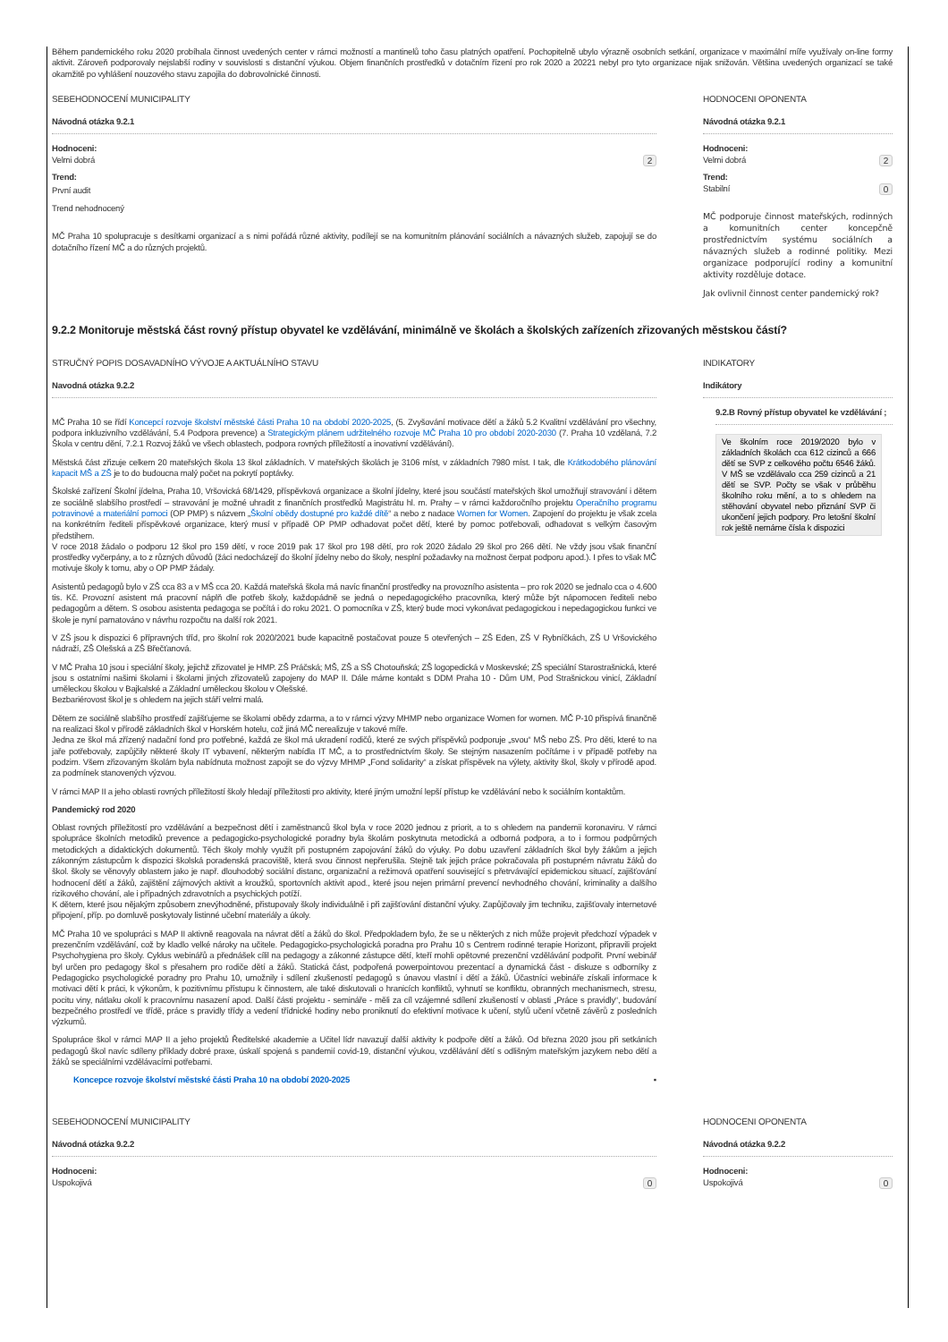Během pandemického roku 2020 probíhala činnost uvedených center v rámci možností a mantinelů toho času platných opatření. Pochopitelně ubylo výrazně osobních setkání, organizace v maximální míře využívaly on-line formy aktivit. Zároveň podporovaly nejslabší rodiny v souvislosti s distanční výukou. Objem finančních prostředků v dotačním řízení pro rok 2020 a 20221 nebyl pro tyto organizace nijak snižován. Většina uvedených organizací se také okamžitě po vyhlášení nouzového stavu zapojila do dobrovolnické činnosti.
SEBEHODNOCENÍ MUNICIPALITY
Návodná otázka 9.2.1
Hodnoceni:
Velmi dobrá 2
Trend:
První audit
Trend nehodnocený
MČ Praha 10 spolupracuje s desítkami organizací a s nimi pořádá různé aktivity, podílejí se na komunitním plánování sociálních a návazných služeb, zapojují se do dotačního řízení MČ a do různých projektů.
HODNOCENI OPONENTA
Návodná otázka 9.2.1
Hodnoceni:
Velmi dobrá 2
Trend:
Stabilní 0
MČ podporuje činnost mateřských, rodinných a komunitních center koncepčně prostřednictvím systému sociálních a návazných služeb a rodinné politiky. Mezi organizace podporující rodiny a komunitní aktivity rozděluje dotace.
Jak ovlivnil činnost center pandemický rok?
9.2.2 Monitoruje městská část rovný přístup obyvatel ke vzdělávání, minimálně ve školách a školských zařízeních zřizovaných městskou částí?
STRUČNÝ POPIS DOSAVADNÍHO VÝVOJE A AKTUÁLNÍHO STAVU
Navodná otázka 9.2.2
MČ Praha 10 se řídí Koncepcí rozvoje školství městské části Praha 10 na období 2020-2025, (5. Zvyšování motivace dětí a žáků 5.2 Kvalitní vzdělávání pro všechny, podpora inkluzivního vzdělávání, 5.4 Podpora prevence) a Strategickým plánem udržitelného rozvoje MČ Praha 10 pro období 2020-2030 (7. Praha 10 vzdělaná, 7.2 Škola v centru dění, 7.2.1 Rozvoj žáků ve všech oblastech, podpora rovných příležitostí a inovativní vzdělávání).
Městská část zřizuje celkem 20 mateřských škola 13 škol základních. V mateřských školách je 3106 míst, v základních 7980 míst. I tak, dle Krátkodobého plánování kapacit MŠ a ZŠ je to do budoucna malý počet na pokrytí poptávky.
Školské zařízení Školní jídelna, Praha 10, Vršovická 68/1429, příspěvková organizace a školní jídelny, které jsou součástí mateřských škol umožňují stravování i dětem ze sociálně slabšího prostředí – stravování je možné uhradit z finančních prostředků Magistrátu hl. m. Prahy – v rámci každoročního projektu Operačního programu potravinové a materiální pomoci (OP PMP) s názvem „Školní obědy dostupné pro každé dítě“ a nebo z nadace Women for Women. Zapojení do projektu je však zcela na konkrétním řediteli příspěvkové organizace, který musí v případě OP PMP odhadovat počet dětí, které by pomoc potřebovali, odhadovat s velkým časovým předstihem.
V roce 2018 žádalo o podporu 12 škol pro 159 dětí, v roce 2019 pak 17 škol pro 198 dětí, pro rok 2020 žádalo 29 škol pro 266 dětí. Ne vždy jsou však finanční prostředky vyčerpány, a to z různých důvodů (žáci nedocházejí do školní jídelny nebo do školy, nesplní požadavky na možnost čerpat podporu apod.). I přes to však MČ motivuje školy k tomu, aby o OP PMP žádaly.
Asistentů pedagogů bylo v ZŠ cca 83 a v MŠ cca 20. Každá mateřská škola má navíc finanční prostředky na provozního asistenta – pro rok 2020 se jednalo cca o 4.600 tis. Kč. Provozní asistent má pracovní náplň dle potřeb školy, každopádně se jedná o nepedagogického pracovníka, který může být nápomocen řediteli nebo pedagogům a dětem. S osobou asistenta pedagoga se počítá i do roku 2021. O pomocníka v ZŠ, který bude moci vykonávat pedagogickou i nepedagogickou funkci ve škole je nyní pamatováno v návrhu rozpočtu na další rok 2021.
V ZŠ jsou k dispozici 6 přípravných tříd, pro školní rok 2020/2021 bude kapacitně postačovat pouze 5 otevřených – ZŠ Eden, ZŠ V Rybníčkách, ZŠ U Vršovického nádraží, ZŠ Olešská a ZŠ Břečťanová.
V MČ Praha 10 jsou i speciální školy, jejichž zřizovatel je HMP. ZŠ Práčská; MŠ, ZŠ a SŠ Chotouňská; ZŠ logopedická v Moskevské; ZŠ speciální Starostrašnická, které jsou s ostatními našimi školami i školami jiných zřizovatelů zapojeny do MAP II. Dále máme kontakt s DDM Praha 10 - Dům UM, Pod Strašnickou vinicí, Základní uměleckou školou v Bajkalské a Základní uměleckou školou v Olešské.
Bezbariérovost škol je s ohledem na jejich stáří velmi malá.
Dětem ze sociálně slabšího prostředí zajišťujeme se školami obědy zdarma, a to v rámci výzvy MHMP nebo organizace Women for women. MČ P-10 přispívá finančně na realizaci škol v přírodě základních škol v Horském hotelu, což jiná MČ nerealizuje v takové míře.
Jedna ze škol má zřízený nadační fond pro potřebné, každá ze škol má ukradení rodičů, které ze svých příspěvků podporuje „svou“ MŠ nebo ZŠ. Pro děti, které to na jaře potřebovaly, zapůjčily některé školy IT vybavení, některým nabídla IT MČ, a to prostřednictvím školy. Se stejným nasazením počítáme i v případě potřeby na podzim. Všem zřizovaným školám byla nabídnuta možnost zapojit se do výzvy MHMP „Fond solidarity“ a získat příspěvek na výlety, aktivity škol, školy v přírodě apod. za podmínek stanovených výzvou.
V rámci MAP II a jeho oblasti rovných příležitostí školy hledají příležitosti pro aktivity, které jiným umožní lepší přístup ke vzdělávání nebo k sociálním kontaktům.
Pandemický rod 2020
Oblast rovných příležitostí pro vzdělávání a bezpečnost dětí i zaměstnanců škol byla v roce 2020 jednou z priorit, a to s ohledem na pandemii koronaviru. V rámci spolupráce školních metodiků prevence a pedagogicko-psychologické poradny byla školám poskytnuta metodická a odborná podpora, a to i formou podpůrných metodických a didaktických dokumentů. Těch školy mohly využít při postupném zapojování žáků do výuky. Po dobu uzavření základních škol byly žákům a jejich zákonným zástupcům k dispozici školská poradenská pracoviště, která svou činnost nepřerušila. Stejně tak jejich práce pokračovala při postupném návratu žáků do škol. školy se věnovyly oblastem jako je např. dlouhodobý sociální distanc, organizační a režimová opatření související s přetrvávající epidemickou situací, zajišťování hodnocení dětí a žáků, zajištění zájmových aktivit a kroužků, sportovních aktivit apod., které jsou nejen primární prevencí nevhodného chování, kriminality a dalšího rizikového chování, ale i případných zdravotních a psychických potíží.
K dětem, které jsou nějakým způsobem znevýhodněné, přistupovaly školy individuálně i při zajišťování distanční výuky. Zapůjčovaly jim techniku, zajišťovaly internetové připojení, příp. po domluvě poskytovaly listinné učební materiály a úkoly.
MČ Praha 10 ve spolupráci s MAP II aktivně reagovala na návrat dětí a žáků do škol. Předpokladem bylo, že se u některých z nich může projevit předchozí výpadek v prezenčním vzdělávání, což by kladlo velké nároky na učitele. Pedagogicko-psychologická poradna pro Prahu 10 s Centrem rodinné terapie Horizont, připravili projekt Psychohygiena pro školy. Cyklus webinářů a přednášek cílil na pedagogy a zákonné zástupce dětí, kteří mohli opětovné prezenční vzdělávání podpořit. První webinář byl určen pro pedagogy škol s přesahem pro rodiče dětí a žáků. Statická část, podpořená powerpointovou prezentací a dynamická část - diskuze s odborníky z Pedagogicko psychologické poradny pro Prahu 10, umožnily i sdílení zkušeností pedagogů s únavou vlastní i dětí a žáků. Účastníci webináře získali informace k motivaci dětí k práci, k výkonům, k pozitivnímu přístupu k činnostem, ale také diskutovali o hranicích konfliktů, vyhnutí se konfliktu, obranných mechanismech, stresu, pocitu viny, nátlaku okolí k pracovnímu nasazení apod. Další části projektu - semináře - měli za cíl vzájemné sdílení zkušeností v oblasti „Práce s pravidly“, budování bezpečného prostředí ve třídě, práce s pravidly třídy a vedení třídnické hodiny nebo proniknutí do efektivní motivace k učení, stylů učení včetně závěrů z posledních výzkumů.
Spolupráce škol v rámci MAP II a jeho projektů Ředitelské akademie a Učitel lídr navazují další aktivity k podpoře dětí a žáků. Od března 2020 jsou při setkáních pedagogů škol navíc sdíleny příklady dobré praxe, úskalí spojená s pandemií covid-19, distanční výukou, vzdělávání dětí s odlišným mateřským jazykem nebo dětí a žáků se speciálními vzdělávacími potřebami.
Koncepce rozvoje školství městské části Praha 10 na období 2020-2025 ▪
INDIKATORY
Indikátory
9.2.B Rovný přístup obyvatel ke vzdělávání ;
Ve školním roce 2019/2020 bylo v základních školách cca 612 cizinců a 666 dětí se SVP z celkového počtu 6546 žáků. V MŠ se vzdělávalo cca 259 cizinců a 21 dětí se SVP. Počty se však v průběhu školního roku mění, a to s ohledem na stěhování obyvatel nebo přiznání SVP či ukončení jejich podpory. Pro letošní školní rok ještě nemáme čísla k dispozici
SEBEHODNOCENÍ MUNICIPALITY
Návodná otázka 9.2.2
Hodnoceni:
Uspokojivá 0
HODNOCENI OPONENTA
Návodná otázka 9.2.2
Hodnoceni:
Uspokojivá 0